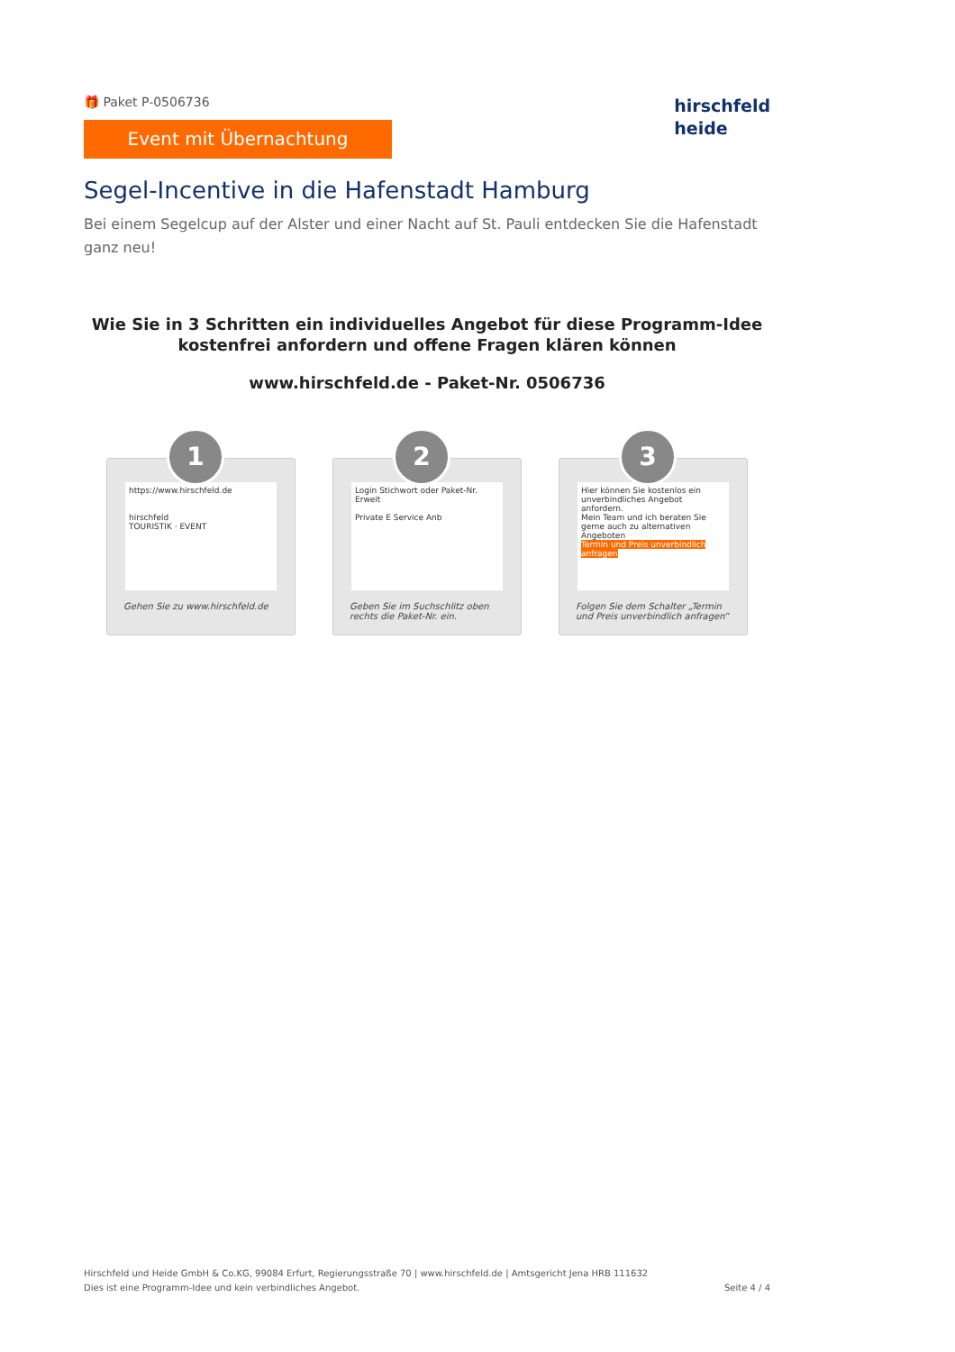🎁 Paket P-0506736
Event mit Übernachtung
hirschfeld
heide
Segel-Incentive in die Hafenstadt Hamburg
Bei einem Segelcup auf der Alster und einer Nacht auf St. Pauli entdecken Sie die Hafenstadt ganz neu!
Wie Sie in 3 Schritten ein individuelles Angebot für diese Programm-Idee kostenfrei anfordern und offene Fragen klären können
www.hirschfeld.de - Paket-Nr. 0506736
1
https://www.hirschfeld.de
hirschfeld
TOURISTIK · EVENT
Gehen Sie zu www.hirschfeld.de
2
Login Stichwort oder Paket-Nr. Erweit
Private E Service Anb
Geben Sie im Suchschlitz oben rechts die Paket-Nr. ein.
3
Hier können Sie kostenlos ein unverbindliches Angebot anfordern.
Mein Team und ich beraten Sie gerne auch zu alternativen Angeboten
Termin und Preis unverbindlich anfragen
Folgen Sie dem Schalter „Termin und Preis unverbindlich anfragen“
Hirschfeld und Heide GmbH & Co.KG, 99084 Erfurt, Regierungsstraße 70 | www.hirschfeld.de | Amtsgericht Jena HRB 111632
Dies ist eine Programm-Idee und kein verbindliches Angebot.
Seite 4 / 4